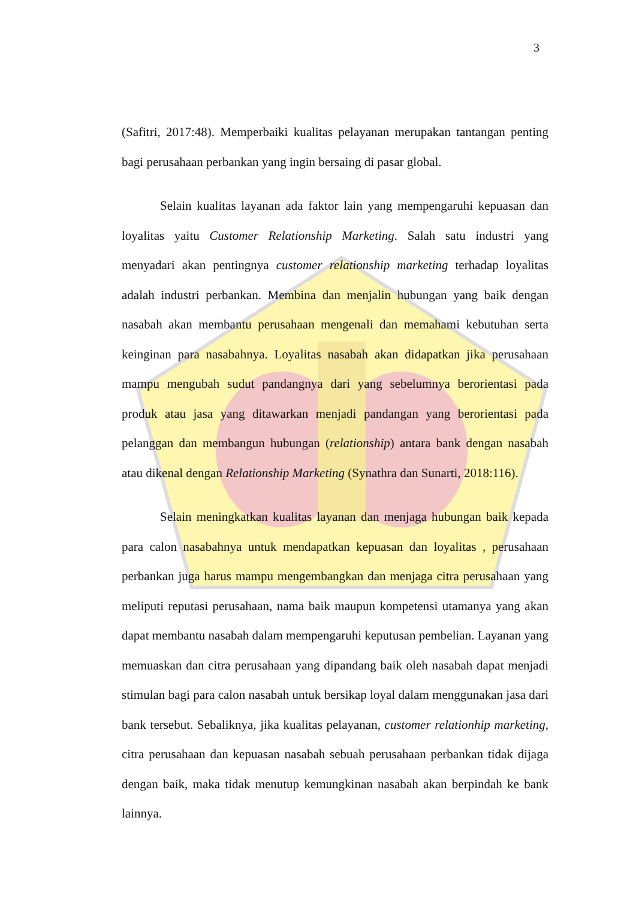3
(Safitri, 2017:48). Memperbaiki kualitas pelayanan merupakan tantangan penting bagi perusahaan perbankan yang ingin bersaing di pasar global.
Selain kualitas layanan ada faktor lain yang mempengaruhi kepuasan dan loyalitas yaitu Customer Relationship Marketing. Salah satu industri yang menyadari akan pentingnya customer relationship marketing terhadap loyalitas adalah industri perbankan. Membina dan menjalin hubungan yang baik dengan nasabah akan membantu perusahaan mengenali dan memahami kebutuhan serta keinginan para nasabahnya. Loyalitas nasabah akan didapatkan jika perusahaan mampu mengubah sudut pandangnya dari yang sebelumnya berorientasi pada produk atau jasa yang ditawarkan menjadi pandangan yang berorientasi pada pelanggan dan membangun hubungan (relationship) antara bank dengan nasabah atau dikenal dengan Relationship Marketing (Synathra dan Sunarti, 2018:116).
Selain meningkatkan kualitas layanan dan menjaga hubungan baik kepada para calon nasabahnya untuk mendapatkan kepuasan dan loyalitas , perusahaan perbankan juga harus mampu mengembangkan dan menjaga citra perusahaan yang meliputi reputasi perusahaan, nama baik maupun kompetensi utamanya yang akan dapat membantu nasabah dalam mempengaruhi keputusan pembelian. Layanan yang memuaskan dan citra perusahaan yang dipandang baik oleh nasabah dapat menjadi stimulan bagi para calon nasabah untuk bersikap loyal dalam menggunakan jasa dari bank tersebut. Sebaliknya, jika kualitas pelayanan, customer relationhip marketing, citra perusahaan dan kepuasan nasabah sebuah perusahaan perbankan tidak dijaga dengan baik, maka tidak menutup kemungkinan nasabah akan berpindah ke bank lainnya.